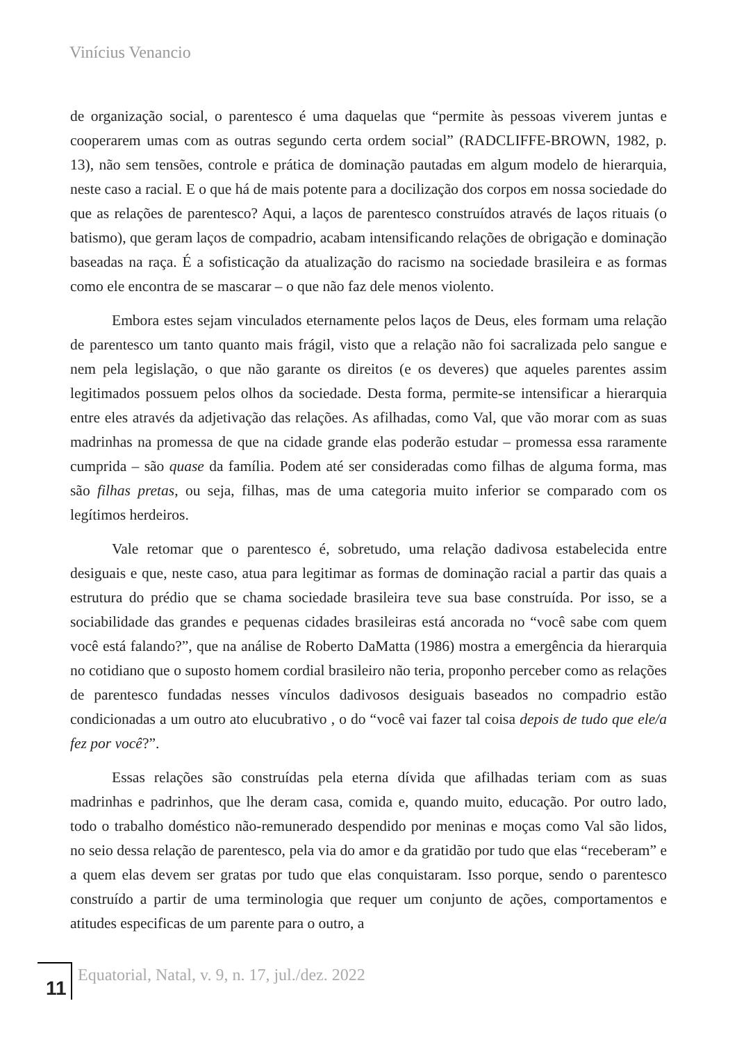Vinícius Venancio
de organização social, o parentesco é uma daquelas que “permite às pessoas viverem juntas e cooperarem umas com as outras segundo certa ordem social” (RADCLIFFE-BROWN, 1982, p. 13), não sem tensões, controle e prática de dominação pautadas em algum modelo de hierarquia, neste caso a racial. E o que há de mais potente para a docilização dos corpos em nossa sociedade do que as relações de parentesco? Aqui, a laços de parentesco construídos através de laços rituais (o batismo), que geram laços de compadrio, acabam intensificando relações de obrigação e dominação baseadas na raça. É a sofisticação da atualização do racismo na sociedade brasileira e as formas como ele encontra de se mascarar – o que não faz dele menos violento.
Embora estes sejam vinculados eternamente pelos laços de Deus, eles formam uma relação de parentesco um tanto quanto mais frágil, visto que a relação não foi sacralizada pelo sangue e nem pela legislação, o que não garante os direitos (e os deveres) que aqueles parentes assim legitimados possuem pelos olhos da sociedade. Desta forma, permite-se intensificar a hierarquia entre eles através da adjetivação das relações. As afilhadas, como Val, que vão morar com as suas madrinhas na promessa de que na cidade grande elas poderão estudar – promessa essa raramente cumprida – são quase da família. Podem até ser consideradas como filhas de alguma forma, mas são filhas pretas, ou seja, filhas, mas de uma categoria muito inferior se comparado com os legítimos herdeiros.
Vale retomar que o parentesco é, sobretudo, uma relação dadivosa estabelecida entre desiguais e que, neste caso, atua para legitimar as formas de dominação racial a partir das quais a estrutura do prédio que se chama sociedade brasileira teve sua base construída. Por isso, se a sociabilidade das grandes e pequenas cidades brasileiras está ancorada no “você sabe com quem você está falando?”, que na análise de Roberto DaMatta (1986) mostra a emergência da hierarquia no cotidiano que o suposto homem cordial brasileiro não teria, proponho perceber como as relações de parentesco fundadas nesses vínculos dadivosos desiguais baseados no compadrio estão condicionadas a um outro ato elucubrativo , o do “você vai fazer tal coisa depois de tudo que ele/a fez por você?”.
Essas relações são construídas pela eterna dívida que afilhadas teriam com as suas madrinhas e padrinhos, que lhe deram casa, comida e, quando muito, educação. Por outro lado, todo o trabalho doméstico não-remunerado despendido por meninas e moças como Val são lidos, no seio dessa relação de parentesco, pela via do amor e da gratidão por tudo que elas “receberam” e a quem elas devem ser gratas por tudo que elas conquistaram. Isso porque, sendo o parentesco construído a partir de uma terminologia que requer um conjunto de ações, comportamentos e atitudes especificas de um parente para o outro, a
11
Equatorial, Natal, v. 9, n. 17, jul./dez. 2022